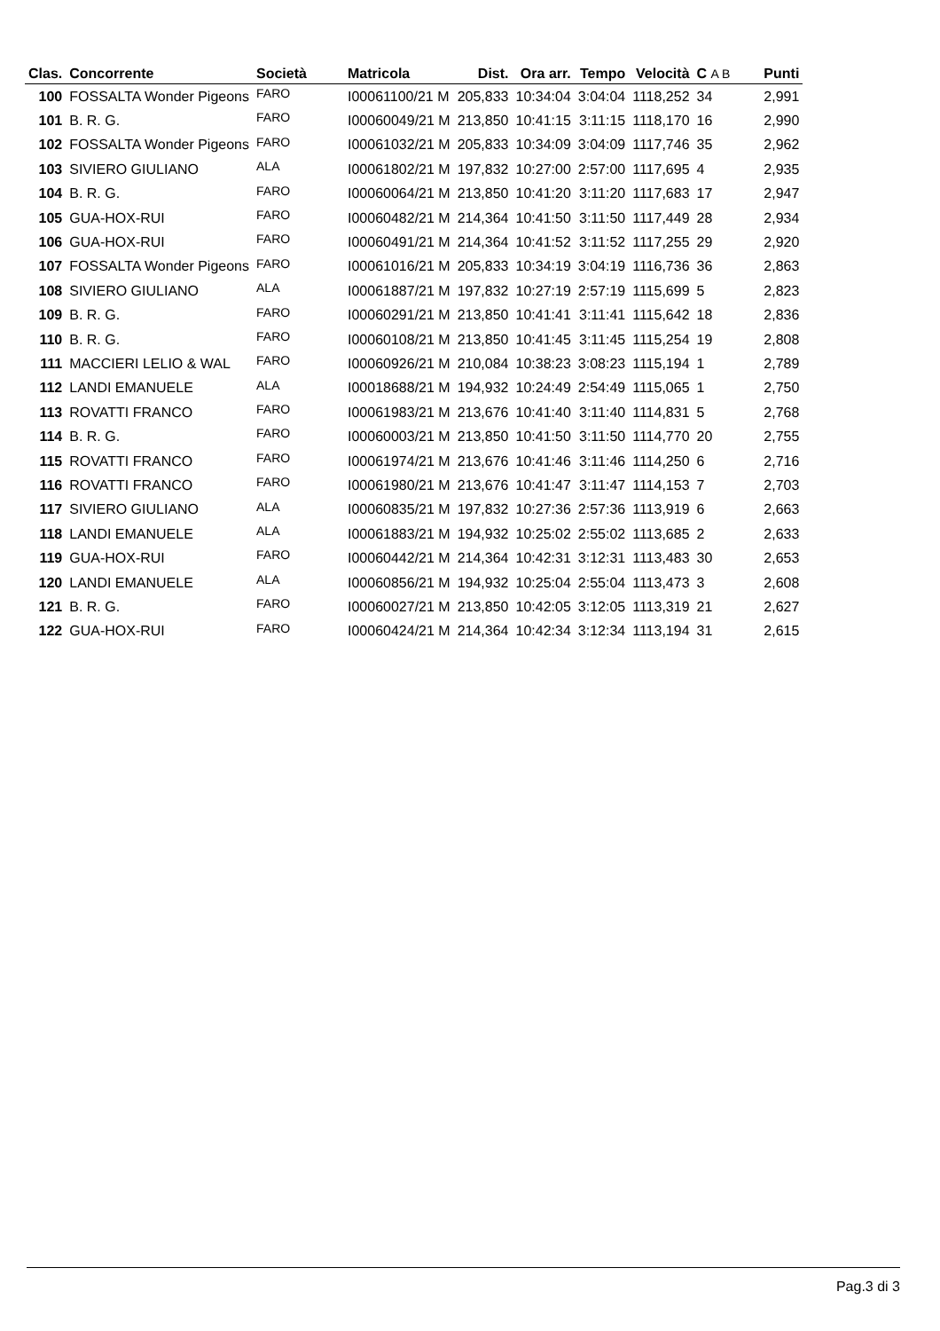| Clas. | Concorrente | Società | Matricola | Dist. | Ora arr. | Tempo | Velocità | C A B | Punti |
| --- | --- | --- | --- | --- | --- | --- | --- | --- | --- |
| 100 | FOSSALTA Wonder Pigeons | FARO | I00061100/21 M | 205,833 | 10:34:04 | 3:04:04 | 1118,252 | 34 | 2,991 |
| 101 | B. R. G. | FARO | I00060049/21 M | 213,850 | 10:41:15 | 3:11:15 | 1118,170 | 16 | 2,990 |
| 102 | FOSSALTA Wonder Pigeons | FARO | I00061032/21 M | 205,833 | 10:34:09 | 3:04:09 | 1117,746 | 35 | 2,962 |
| 103 | SIVIERO GIULIANO | ALA | I00061802/21 M | 197,832 | 10:27:00 | 2:57:00 | 1117,695 | 4 | 2,935 |
| 104 | B. R. G. | FARO | I00060064/21 M | 213,850 | 10:41:20 | 3:11:20 | 1117,683 | 17 | 2,947 |
| 105 | GUA-HOX-RUI | FARO | I00060482/21 M | 214,364 | 10:41:50 | 3:11:50 | 1117,449 | 28 | 2,934 |
| 106 | GUA-HOX-RUI | FARO | I00060491/21 M | 214,364 | 10:41:52 | 3:11:52 | 1117,255 | 29 | 2,920 |
| 107 | FOSSALTA Wonder Pigeons | FARO | I00061016/21 M | 205,833 | 10:34:19 | 3:04:19 | 1116,736 | 36 | 2,863 |
| 108 | SIVIERO GIULIANO | ALA | I00061887/21 M | 197,832 | 10:27:19 | 2:57:19 | 1115,699 | 5 | 2,823 |
| 109 | B. R. G. | FARO | I00060291/21 M | 213,850 | 10:41:41 | 3:11:41 | 1115,642 | 18 | 2,836 |
| 110 | B. R. G. | FARO | I00060108/21 M | 213,850 | 10:41:45 | 3:11:45 | 1115,254 | 19 | 2,808 |
| 111 | MACCIERI LELIO & WAL | FARO | I00060926/21 M | 210,084 | 10:38:23 | 3:08:23 | 1115,194 | 1 | 2,789 |
| 112 | LANDI EMANUELE | ALA | I00018688/21 M | 194,932 | 10:24:49 | 2:54:49 | 1115,065 | 1 | 2,750 |
| 113 | ROVATTI FRANCO | FARO | I00061983/21 M | 213,676 | 10:41:40 | 3:11:40 | 1114,831 | 5 | 2,768 |
| 114 | B. R. G. | FARO | I00060003/21 M | 213,850 | 10:41:50 | 3:11:50 | 1114,770 | 20 | 2,755 |
| 115 | ROVATTI FRANCO | FARO | I00061974/21 M | 213,676 | 10:41:46 | 3:11:46 | 1114,250 | 6 | 2,716 |
| 116 | ROVATTI FRANCO | FARO | I00061980/21 M | 213,676 | 10:41:47 | 3:11:47 | 1114,153 | 7 | 2,703 |
| 117 | SIVIERO GIULIANO | ALA | I00060835/21 M | 197,832 | 10:27:36 | 2:57:36 | 1113,919 | 6 | 2,663 |
| 118 | LANDI EMANUELE | ALA | I00061883/21 M | 194,932 | 10:25:02 | 2:55:02 | 1113,685 | 2 | 2,633 |
| 119 | GUA-HOX-RUI | FARO | I00060442/21 M | 214,364 | 10:42:31 | 3:12:31 | 1113,483 | 30 | 2,653 |
| 120 | LANDI EMANUELE | ALA | I00060856/21 M | 194,932 | 10:25:04 | 2:55:04 | 1113,473 | 3 | 2,608 |
| 121 | B. R. G. | FARO | I00060027/21 M | 213,850 | 10:42:05 | 3:12:05 | 1113,319 | 21 | 2,627 |
| 122 | GUA-HOX-RUI | FARO | I00060424/21 M | 214,364 | 10:42:34 | 3:12:34 | 1113,194 | 31 | 2,615 |
Pag.3 di 3